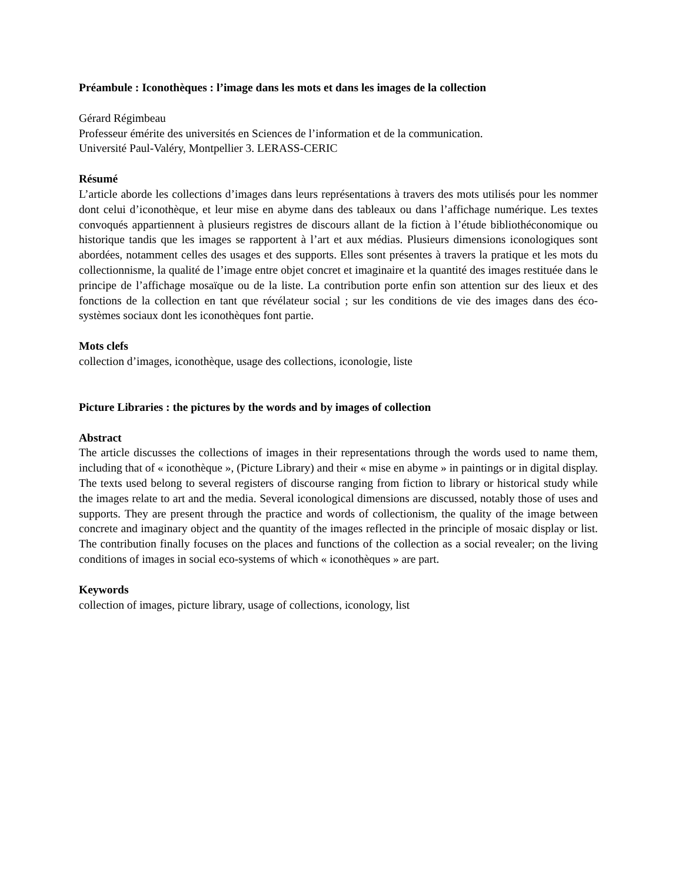Préambule : Iconothèques : l’image dans les mots et dans les images de la collection
Gérard Régimbeau
Professeur émérite des universités en Sciences de l’information et de la communication.
Université Paul-Valéry, Montpellier 3. LERASS-CERIC
Résumé
L’article aborde les collections d’images dans leurs représentations à travers des mots utilisés pour les nommer dont celui d’iconothèque, et leur mise en abyme dans des tableaux ou dans l’affichage numérique. Les textes convoqués appartiennent à plusieurs registres de discours allant de la fiction à l’étude bibliothéconomique ou historique tandis que les images se rapportent à l’art et aux médias. Plusieurs dimensions iconologiques sont abordées, notamment celles des usages et des supports. Elles sont présentes à travers la pratique et les mots du collectionnisme, la qualité de l’image entre objet concret et imaginaire et la quantité des images restituée dans le principe de l’affichage mosaïque ou de la liste. La contribution porte enfin son attention sur des lieux et des fonctions de la collection en tant que révélateur social ; sur les conditions de vie des images dans des éco-systèmes sociaux dont les iconothèques font partie.
Mots clefs
collection d’images, iconothèque, usage des collections, iconologie, liste
Picture Libraries : the pictures by the words and by images of collection
Abstract
The article discusses the collections of images in their representations through the words used to name them, including that of « iconothèque », (Picture Library) and their « mise en abyme » in paintings or in digital display. The texts used belong to several registers of discourse ranging from fiction to library or historical study while the images relate to art and the media. Several iconological dimensions are discussed, notably those of uses and supports. They are present through the practice and words of collectionism, the quality of the image between concrete and imaginary object and the quantity of the images reflected in the principle of mosaic display or list. The contribution finally focuses on the places and functions of the collection as a social revealer; on the living conditions of images in social eco-systems of which « iconothèques » are part.
Keywords
collection of images, picture library, usage of collections, iconology, list